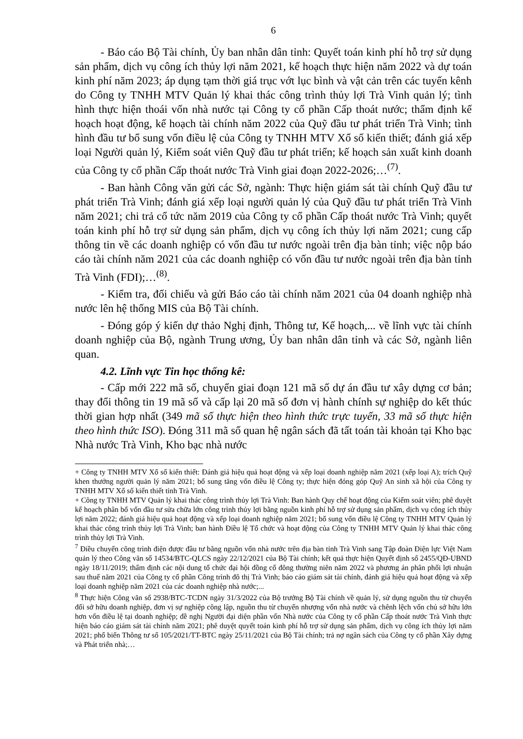6
- Báo cáo Bộ Tài chính, Ủy ban nhân dân tỉnh: Quyết toán kinh phí hỗ trợ sử dụng sản phẩm, dịch vụ công ích thủy lợi năm 2021, kế hoạch thực hiện năm 2022 và dự toán kinh phí năm 2023; áp dụng tạm thời giá trục vớt lục bình và vật cản trên các tuyến kênh do Công ty TNHH MTV Quản lý khai thác công trình thủy lợi Trà Vinh quản lý; tình hình thực hiện thoái vốn nhà nước tại Công ty cổ phần Cấp thoát nước; thẩm định kế hoạch hoạt động, kế hoạch tài chính năm 2022 của Quỹ đầu tư phát triển Trà Vinh; tình hình đầu tư bổ sung vốn điều lệ của Công ty TNHH MTV Xổ số kiến thiết; đánh giá xếp loại Người quản lý, Kiểm soát viên Quỹ đầu tư phát triển; kế hoạch sản xuất kinh doanh của Công ty cổ phần Cấp thoát nước Trà Vinh giai đoạn 2022-2026;…<sup>(7)</sup>.
- Ban hành Công văn gửi các Sở, ngành: Thực hiện giám sát tài chính Quỹ đầu tư phát triển Trà Vinh; đánh giá xếp loại người quản lý của Quỹ đầu tư phát triển Trà Vinh năm 2021; chi trả cổ tức năm 2019 của Công ty cổ phần Cấp thoát nước Trà Vinh; quyết toán kinh phí hỗ trợ sử dụng sản phẩm, dịch vụ công ích thủy lợi năm 2021; cung cấp thông tin về các doanh nghiệp có vốn đầu tư nước ngoài trên địa bàn tỉnh; việc nộp báo cáo tài chính năm 2021 của các doanh nghiệp có vốn đầu tư nước ngoài trên địa bàn tỉnh Trà Vinh (FDI);…<sup>(8)</sup>.
- Kiểm tra, đối chiếu và gửi Báo cáo tài chính năm 2021 của 04 doanh nghiệp nhà nước lên hệ thống MIS của Bộ Tài chính.
- Đóng góp ý kiến dự thảo Nghị định, Thông tư, Kế hoạch,... về lĩnh vực tài chính doanh nghiệp của Bộ, ngành Trung ương, Ủy ban nhân dân tỉnh và các Sở, ngành liên quan.
4.2. Lĩnh vực Tin học thống kê:
- Cấp mới 222 mã số, chuyển giai đoạn 121 mã số dự án đầu tư xây dựng cơ bản; thay đổi thông tin 19 mã số và cấp lại 20 mã số đơn vị hành chính sự nghiệp do kết thúc thời gian hợp nhất (349 mã số thực hiện theo hình thức trực tuyến, 33 mã số thực hiện theo hình thức ISO). Đóng 311 mã số quan hệ ngân sách đã tất toán tài khoản tại Kho bạc Nhà nước Trà Vinh, Kho bạc nhà nước
+ Công ty TNHH MTV Xổ số kiến thiết: Đánh giá hiệu quả hoạt động và xếp loại doanh nghiệp năm 2021 (xếp loại A); trích Quỹ khen thưởng người quản lý năm 2021; bổ sung tăng vốn điều lệ Công ty; thực hiện đóng góp Quỹ An sinh xã hội của Công ty TNHH MTV Xổ số kiến thiết tỉnh Trà Vinh.
+ Công ty TNHH MTV Quản lý khai thác công trình thủy lợi Trà Vinh: Ban hành Quy chế hoạt động của Kiểm soát viên; phê duyệt kế hoạch phân bổ vốn đầu tư sửa chữa lớn công trình thủy lợi bằng nguồn kinh phí hỗ trợ sử dụng sản phẩm, dịch vụ công ích thủy lợi năm 2022; đánh giá hiệu quả hoạt động và xếp loại doanh nghiệp năm 2021; bổ sung vốn điều lệ Công ty TNHH MTV Quản lý khai thác công trình thủy lợi Trà Vinh; ban hành Điều lệ Tổ chức và hoạt động của Công ty TNHH MTV Quản lý khai thác công trình thủy lợi Trà Vinh.
<sup>7</sup> Điều chuyển công trình điện được đầu tư bằng nguồn vốn nhà nước trên địa bàn tỉnh Trà Vinh sang Tập đoàn Điện lực Việt Nam quản lý theo Công văn số 14534/BTC-QLCS ngày 22/12/2021 của Bộ Tài chính; kết quả thực hiện Quyết định số 2455/QĐ-UBND ngày 18/11/2019; thẩm định các nội dung tổ chức đại hội đồng cổ đông thường niên năm 2022 và phương án phân phối lợi nhuận sau thuế năm 2021 của Công ty cổ phần Công trình đô thị Trà Vinh; báo cáo giám sát tài chính, đánh giá hiệu quả hoạt động và xếp loại doanh nghiệp năm 2021 của các doanh nghiệp nhà nước;...
<sup>8</sup> Thực hiện Công văn số 2938/BTC-TCDN ngày 31/3/2022 của Bộ trưởng Bộ Tài chính về quản lý, sử dụng nguồn thu từ chuyển đổi sở hữu doanh nghiệp, đơn vị sự nghiệp công lập, nguồn thu từ chuyển nhượng vốn nhà nước và chênh lệch vốn chủ sở hữu lớn hơn vốn điều lệ tại doanh nghiệp; đề nghị Người đại diện phần vốn Nhà nước của Công ty cổ phần Cấp thoát nước Trà Vinh thực hiện báo cáo giám sát tài chính năm 2021; phê duyệt quyết toán kinh phí hỗ trợ sử dụng sản phẩm, dịch vụ công ích thủy lợi năm 2021; phổ biến Thông tư số 105/2021/TT-BTC ngày 25/11/2021 của Bộ Tài chính; trả nợ ngân sách của Công ty cổ phần Xây dựng và Phát triển nhà;…